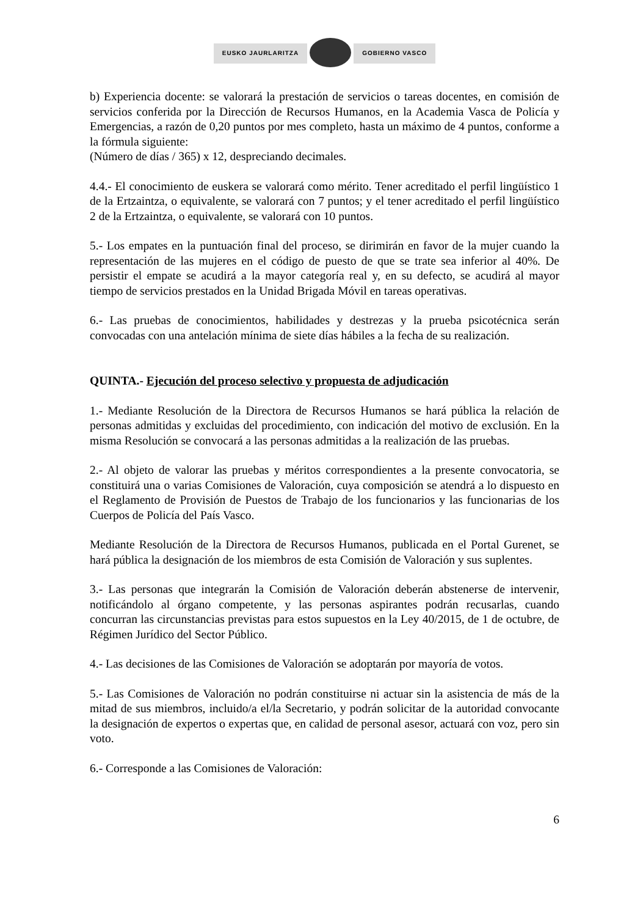EUSKO JAURLARITZA GOBIERNO VASCO
b) Experiencia docente: se valorará la prestación de servicios o tareas docentes, en comisión de servicios conferida por la Dirección de Recursos Humanos, en la Academia Vasca de Policía y Emergencias, a razón de 0,20 puntos por mes completo, hasta un máximo de 4 puntos, conforme a la fórmula siguiente:
(Número de días / 365) x 12, despreciando decimales.
4.4.- El conocimiento de euskera se valorará como mérito. Tener acreditado el perfil lingüístico 1 de la Ertzaintza, o equivalente, se valorará con 7 puntos; y el tener acreditado el perfil lingüístico 2 de la Ertzaintza, o equivalente, se valorará con 10 puntos.
5.- Los empates en la puntuación final del proceso, se dirimirán en favor de la mujer cuando la representación de las mujeres en el código de puesto de que se trate sea inferior al 40%. De persistir el empate se acudirá a la mayor categoría real y, en su defecto, se acudirá al mayor tiempo de servicios prestados en la Unidad Brigada Móvil en tareas operativas.
6.- Las pruebas de conocimientos, habilidades y destrezas y la prueba psicotécnica serán convocadas con una antelación mínima de siete días hábiles a la fecha de su realización.
QUINTA.- Ejecución del proceso selectivo y propuesta de adjudicación
1.- Mediante Resolución de la Directora de Recursos Humanos se hará pública la relación de personas admitidas y excluidas del procedimiento, con indicación del motivo de exclusión. En la misma Resolución se convocará a las personas admitidas a la realización de las pruebas.
2.- Al objeto de valorar las pruebas y méritos correspondientes a la presente convocatoria, se constituirá una o varias Comisiones de Valoración, cuya composición se atendrá a lo dispuesto en el Reglamento de Provisión de Puestos de Trabajo de los funcionarios y las funcionarias de los Cuerpos de Policía del País Vasco.
Mediante Resolución de la Directora de Recursos Humanos, publicada en el Portal Gurenet, se hará pública la designación de los miembros de esta Comisión de Valoración y sus suplentes.
3.- Las personas que integrarán la Comisión de Valoración deberán abstenerse de intervenir, notificándolo al órgano competente, y las personas aspirantes podrán recusarlas, cuando concurran las circunstancias previstas para estos supuestos en la Ley 40/2015, de 1 de octubre, de Régimen Jurídico del Sector Público.
4.- Las decisiones de las Comisiones de Valoración se adoptarán por mayoría de votos.
5.- Las Comisiones de Valoración no podrán constituirse ni actuar sin la asistencia de más de la mitad de sus miembros, incluido/a el/la Secretario, y podrán solicitar de la autoridad convocante la designación de expertos o expertas que, en calidad de personal asesor, actuará con voz, pero sin voto.
6.- Corresponde a las Comisiones de Valoración:
6